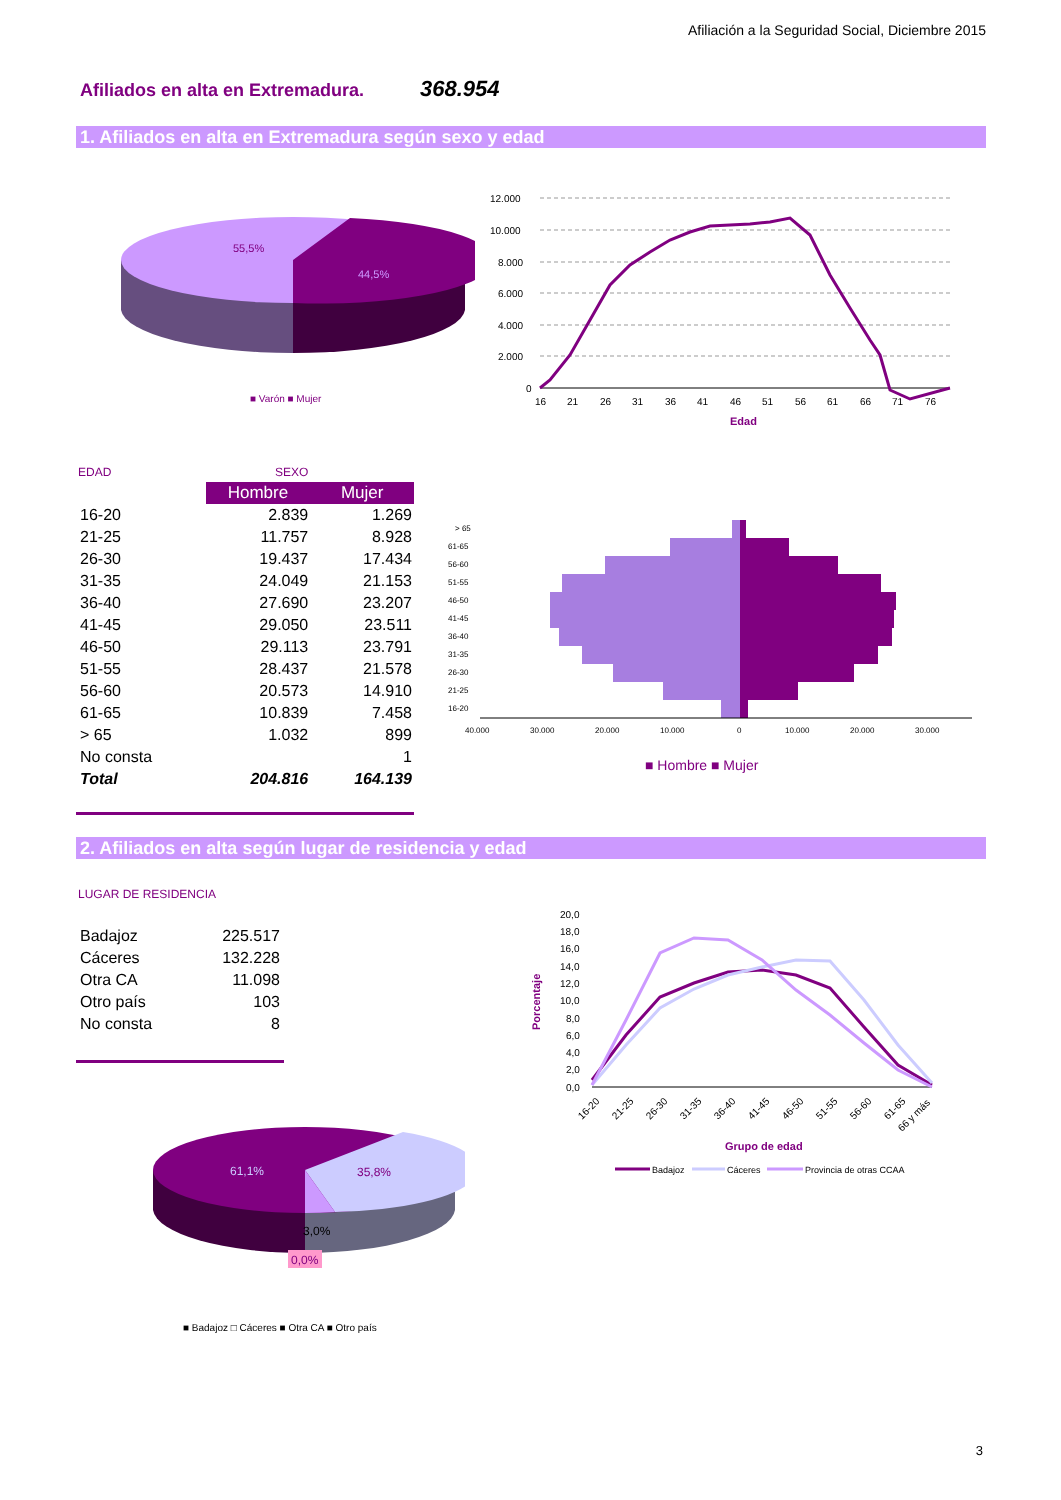Afiliación a la Seguridad Social, Diciembre 2015
Afiliados en alta en Extremadura.
368.954
1. Afiliados en alta en Extremadura según sexo y edad
55,5%
44,5%
■ Varón ■ Mujer
12.000
10.000
8.000
6.000
4.000
2.000
0
16212631364146515661667176
Edad
EDAD SEXO
| | Hombre | Mujer |
| 16-20 | 2.839 | 1.269 |
| 21-25 | 11.757 | 8.928 |
| 26-30 | 19.437 | 17.434 |
| 31-35 | 24.049 | 21.153 |
| 36-40 | 27.690 | 23.207 |
| 41-45 | 29.050 | 23.511 |
| 46-50 | 29.113 | 23.791 |
| 51-55 | 28.437 | 21.578 |
| 56-60 | 20.573 | 14.910 |
| 61-65 | 10.839 | 7.458 |
| > 65 | 1.032 | 899 |
| No consta | | 1 |
| Total | 204.816 | 164.139 |
> 65
61-65
56-60
51-55
46-50
41-45
36-40
31-35
26-30
21-25
16-20
40.000
30.000
20.000
10.000
0
10.000
20.000
30.000
■ Hombre ■ Mujer
2. Afiliados en alta según lugar de residencia y edad
LUGAR DE RESIDENCIA
| Badajoz | 225.517 |
| Cáceres | 132.228 |
| Otra CA | 11.098 |
| Otro país | 103 |
| No consta | 8 |
61,1%
35,8%
3,0%
0,0%
■ Badajoz □ Cáceres ■ Otra CA ■ Otro país
20,0
18,0
16,0
14,0
12,0
10,0
8,0
6,0
4,0
2,0
0,0
Porcentaje
16-20
21-25
26-30
31-35
36-40
41-45
46-50
51-55
56-60
61-65
66 y más
Grupo de edad
Badajoz
Cáceres
Provincia de otras CCAA
3